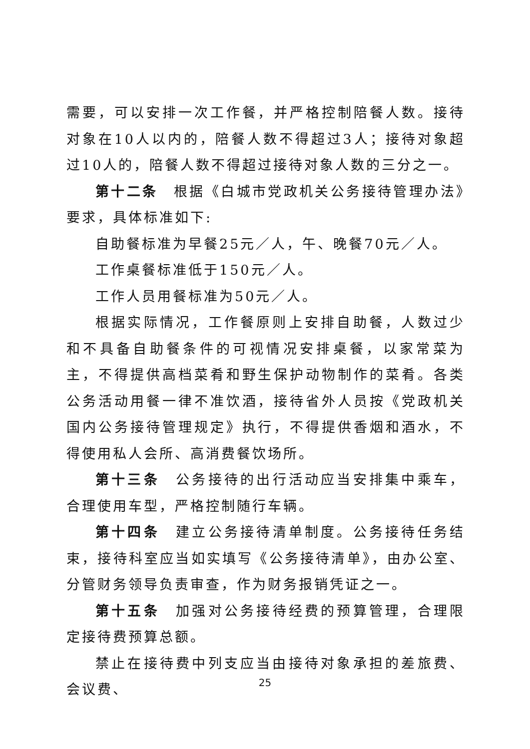需要，可以安排一次工作餐，并严格控制陪餐人数。接待对象在10人以内的，陪餐人数不得超过3人；接待对象超过10人的，陪餐人数不得超过接待对象人数的三分之一。
第十二条　根据《白城市党政机关公务接待管理办法》要求，具体标准如下:
自助餐标准为早餐25元／人，午、晚餐70元／人。
工作桌餐标准低于150元／人。
工作人员用餐标准为50元／人。
根据实际情况，工作餐原则上安排自助餐，人数过少和不具备自助餐条件的可视情况安排桌餐，以家常菜为主，不得提供高档菜肴和野生保护动物制作的菜肴。各类公务活动用餐一律不准饮酒，接待省外人员按《党政机关国内公务接待管理规定》执行，不得提供香烟和酒水，不得使用私人会所、高消费餐饮场所。
第十三条　公务接待的出行活动应当安排集中乘车，合理使用车型，严格控制随行车辆。
第十四条　建立公务接待清单制度。公务接待任务结束，接待科室应当如实填写《公务接待清单》，由办公室、分管财务领导负责审查，作为财务报销凭证之一。
第十五条　加强对公务接待经费的预算管理，合理限定接待费预算总额。
禁止在接待费中列支应当由接待对象承担的差旅费、会议费、
25